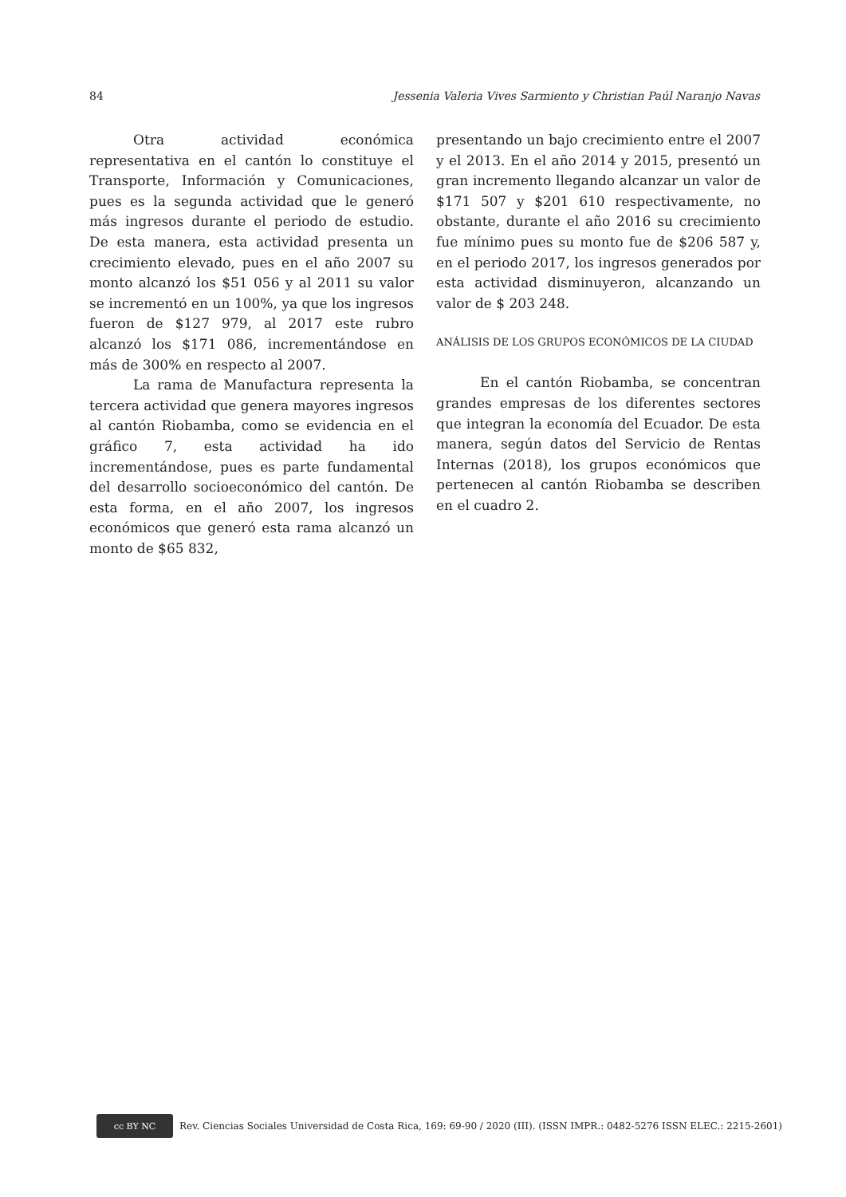84 Jessenia Valeria Vives Sarmiento y Christian Paúl Naranjo Navas
Otra actividad económica representativa en el cantón lo constituye el Transporte, Información y Comunicaciones, pues es la segunda actividad que le generó más ingresos durante el periodo de estudio. De esta manera, esta actividad presenta un crecimiento elevado, pues en el año 2007 su monto alcanzó los $51 056 y al 2011 su valor se incrementó en un 100%, ya que los ingresos fueron de $127 979, al 2017 este rubro alcanzó los $171 086, incrementándose en más de 300% en respecto al 2007.
La rama de Manufactura representa la tercera actividad que genera mayores ingresos al cantón Riobamba, como se evidencia en el gráfico 7, esta actividad ha ido incrementándose, pues es parte fundamental del desarrollo socioeconómico del cantón. De esta forma, en el año 2007, los ingresos económicos que generó esta rama alcanzó un monto de $65 832,
presentando un bajo crecimiento entre el 2007 y el 2013. En el año 2014 y 2015, presentó un gran incremento llegando alcanzar un valor de $171 507 y $201 610 respectivamente, no obstante, durante el año 2016 su crecimiento fue mínimo pues su monto fue de $206 587 y, en el periodo 2017, los ingresos generados por esta actividad disminuyeron, alcanzando un valor de $ 203 248.
ANÁLISIS DE LOS GRUPOS ECONÓMICOS DE LA CIUDAD
En el cantón Riobamba, se concentran grandes empresas de los diferentes sectores que integran la economía del Ecuador. De esta manera, según datos del Servicio de Rentas Internas (2018), los grupos económicos que pertenecen al cantón Riobamba se describen en el cuadro 2.
cc BY NC
Rev. Ciencias Sociales Universidad de Costa Rica, 169: 69-90 / 2020 (III). (ISSN IMPR.: 0482-5276 ISSN ELEC.: 2215-2601)